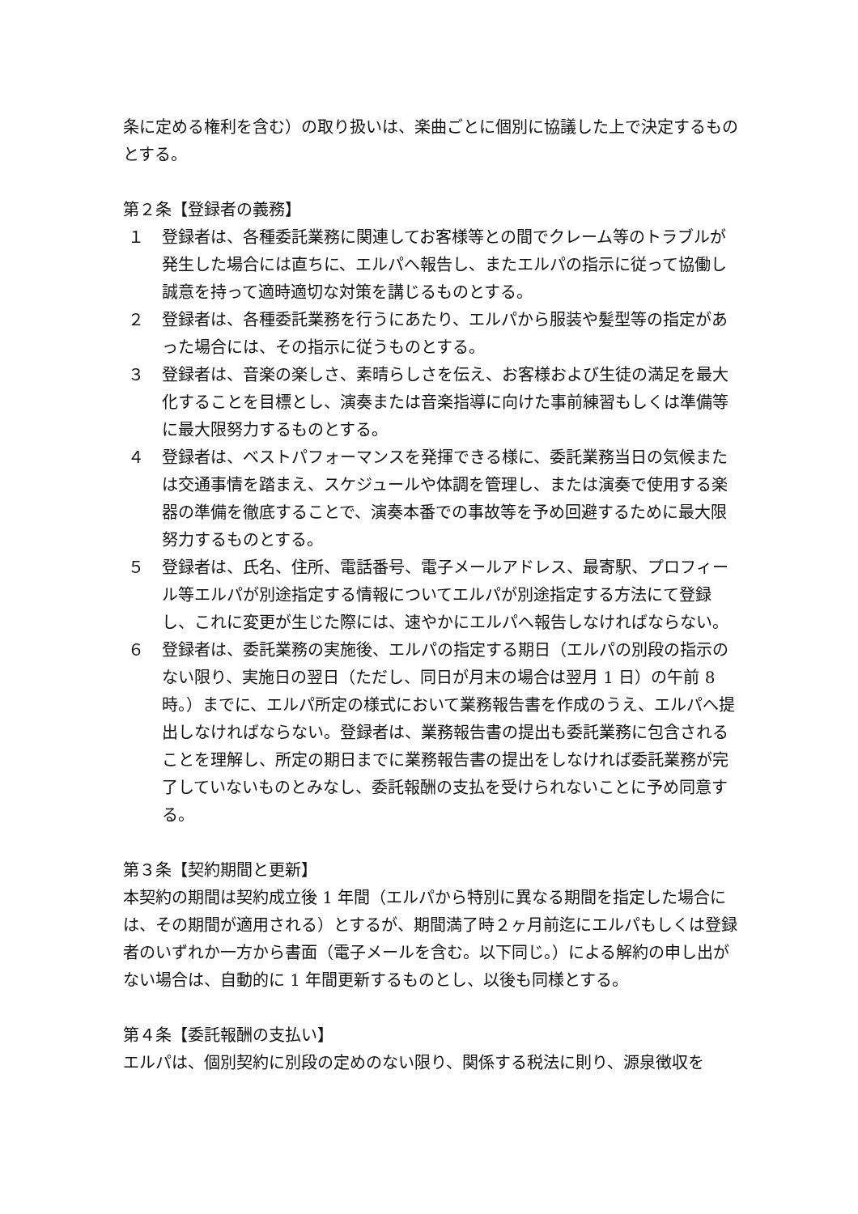条に定める権利を含む）の取り扱いは、楽曲ごとに個別に協議した上で決定するものとする。
第２条【登録者の義務】
１ 登録者は、各種委託業務に関連してお客様等との間でクレーム等のトラブルが発生した場合には直ちに、エルパへ報告し、またエルパの指示に従って協働し誠意を持って適時適切な対策を講じるものとする。
２ 登録者は、各種委託業務を行うにあたり、エルパから服装や髪型等の指定があった場合には、その指示に従うものとする。
３ 登録者は、音楽の楽しさ、素晴らしさを伝え、お客様および生徒の満足を最大化することを目標とし、演奏または音楽指導に向けた事前練習もしくは準備等に最大限努力するものとする。
４ 登録者は、ベストパフォーマンスを発揮できる様に、委託業務当日の気候または交通事情を踏まえ、スケジュールや体調を管理し、または演奏で使用する楽器の準備を徹底することで、演奏本番での事故等を予め回避するために最大限努力するものとする。
５ 登録者は、氏名、住所、電話番号、電子メールアドレス、最寄駅、プロフィール等エルパが別途指定する情報についてエルパが別途指定する方法にて登録し、これに変更が生じた際には、速やかにエルパへ報告しなければならない。
６ 登録者は、委託業務の実施後、エルパの指定する期日（エルパの別段の指示のない限り、実施日の翌日（ただし、同日が月末の場合は翌月 1 日）の午前 8 時。）までに、エルパ所定の様式において業務報告書を作成のうえ、エルパへ提出しなければならない。登録者は、業務報告書の提出も委託業務に包含されることを理解し、所定の期日までに業務報告書の提出をしなければ委託業務が完了していないものとみなし、委託報酬の支払を受けられないことに予め同意する。
第３条【契約期間と更新】
本契約の期間は契約成立後 1 年間（エルパから特別に異なる期間を指定した場合には、その期間が適用される）とするが、期間満了時２ヶ月前迄にエルパもしくは登録者のいずれか一方から書面（電子メールを含む。以下同じ。）による解約の申し出がない場合は、自動的に 1 年間更新するものとし、以後も同様とする。
第４条【委託報酬の支払い】
エルパは、個別契約に別段の定めのない限り、関係する税法に則り、源泉徴収を